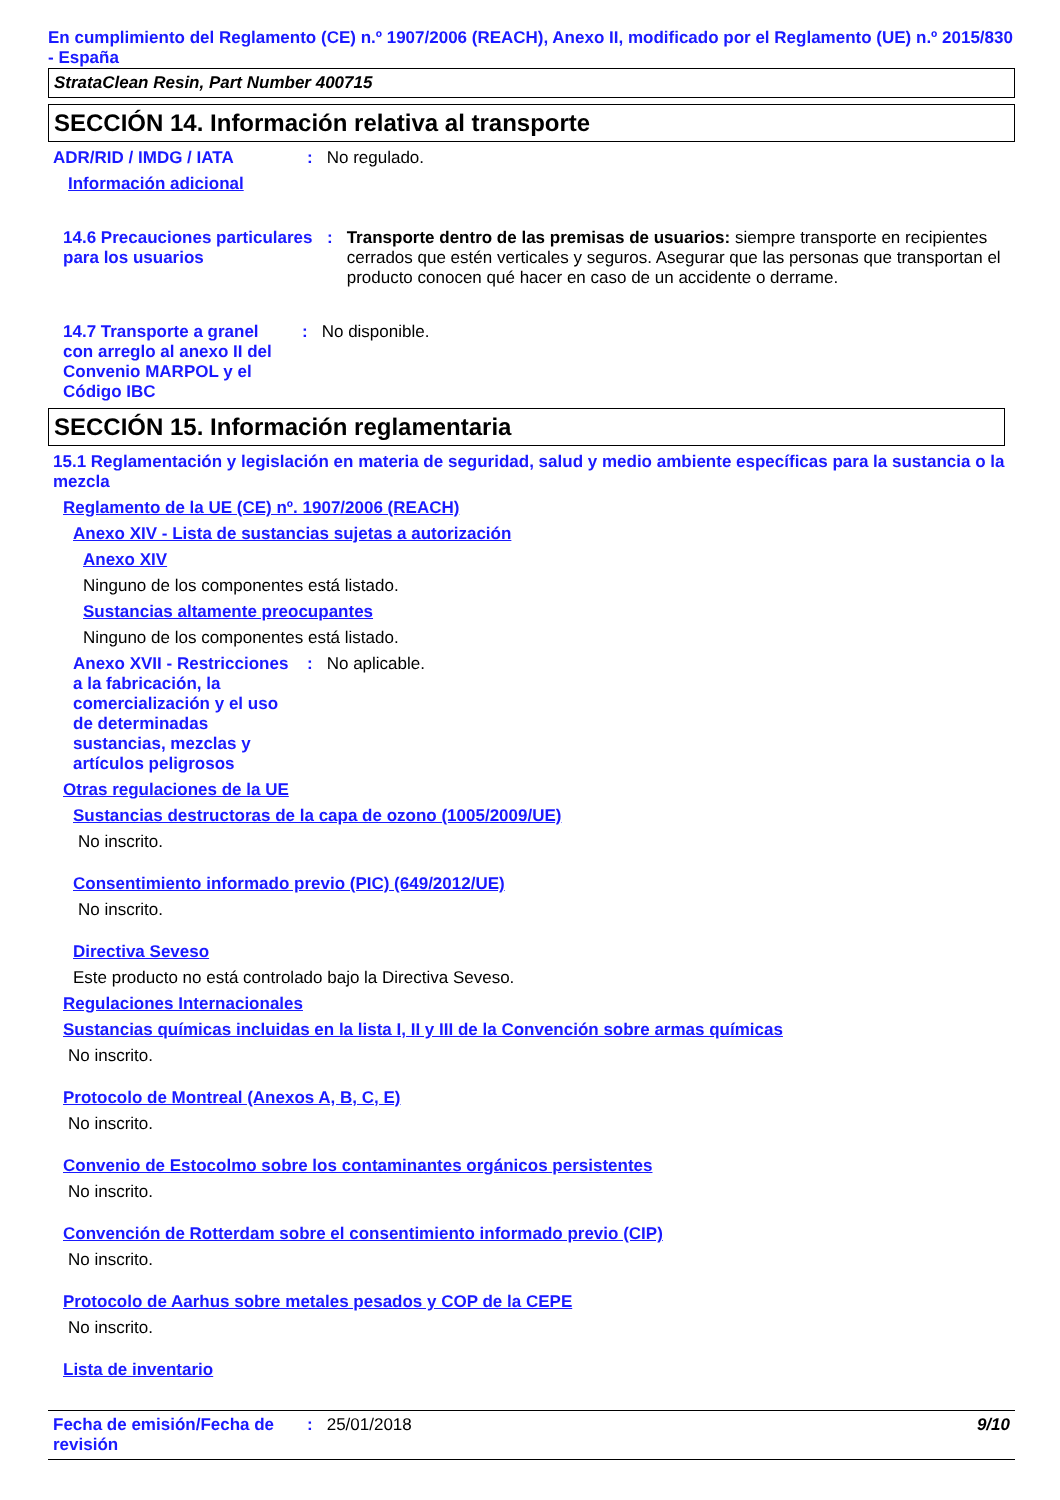En cumplimiento del Reglamento (CE) n.º 1907/2006 (REACH), Anexo II, modificado por el Reglamento (UE) n.º 2015/830 - España
StrataClean Resin, Part Number 400715
SECCIÓN 14. Información relativa al transporte
ADR/RID / IMDG / IATA: No regulado.
Información adicional
14.6 Precauciones particulares para los usuarios: Transporte dentro de las premisas de usuarios: siempre transporte en recipientes cerrados que estén verticales y seguros. Asegurar que las personas que transportan el producto conocen qué hacer en caso de un accidente o derrame.
14.7 Transporte a granel con arreglo al anexo II del Convenio MARPOL y el Código IBC: No disponible.
SECCIÓN 15. Información reglamentaria
15.1 Reglamentación y legislación en materia de seguridad, salud y medio ambiente específicas para la sustancia o la mezcla
Reglamento de la UE (CE) nº. 1907/2006 (REACH)
Anexo XIV - Lista de sustancias sujetas a autorización
Anexo XIV
Ninguno de los componentes está listado.
Sustancias altamente preocupantes
Ninguno de los componentes está listado.
Anexo XVII - Restricciones a la fabricación, la comercialización y el uso de determinadas sustancias, mezclas y artículos peligrosos: No aplicable.
Otras regulaciones de la UE
Sustancias destructoras de la capa de ozono (1005/2009/UE)
No inscrito.
Consentimiento informado previo (PIC) (649/2012/UE)
No inscrito.
Directiva Seveso
Este producto no está controlado bajo la Directiva Seveso.
Regulaciones Internacionales
Sustancias químicas incluidas en la lista I, II y III de la Convención sobre armas químicas
No inscrito.
Protocolo de Montreal (Anexos A, B, C, E)
No inscrito.
Convenio de Estocolmo sobre los contaminantes orgánicos persistentes
No inscrito.
Convención de Rotterdam sobre el consentimiento informado previo (CIP)
No inscrito.
Protocolo de Aarhus sobre metales pesados y COP de la CEPE
No inscrito.
Lista de inventario
Fecha de emisión/Fecha de revisión: 25/01/2018 9/10